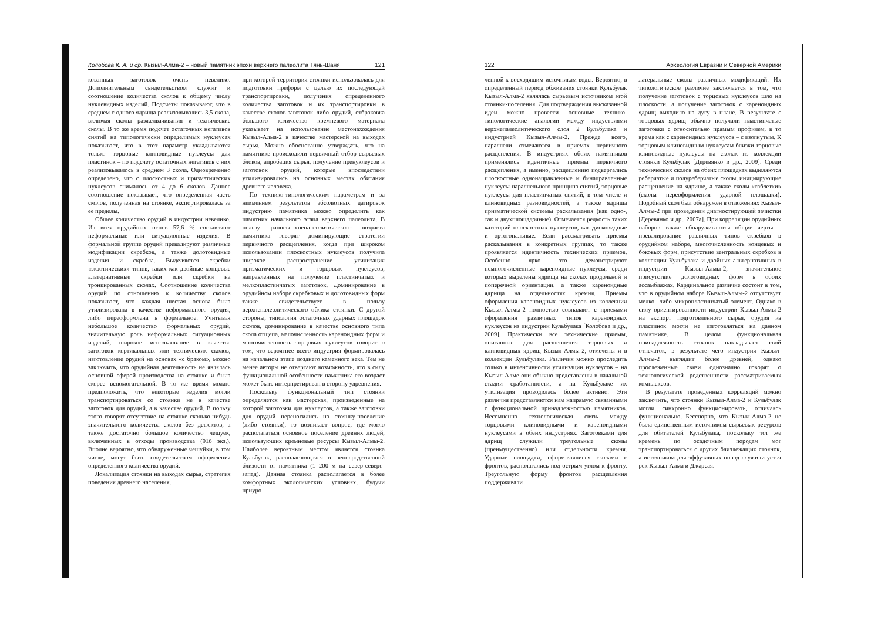Колобова К. А. и др. Кызыл-Алма-2 – новый памятник эпохи верхнего палеолита Тянь-Шаня 121
кованных заготовок очень невелико. Дополнительным свидетельством служит и соотношение количества сколов к общему числу нуклевидных изделий. Подсчеты показывают, что в среднем с одного ядрища реализовывались 3,5 скола, включая сколы разжелвачивания и технические сколы. В то же время подсчет остаточных негативов снятий на типологически определимых нуклеусах показывает, что в этот параметр укладываются только торцовые клиновидные нуклеусы для пластинок – по подсчету остаточных негативов с них реализовывалось в среднем 3 скола. Одновременно определено, что с плоскостных и призматических нуклеусов снималось от 4 до 6 сколов. Данное соотношение показывает, что определенная часть сколов, полученная на стоянке, экспортировалась за ее пределы.
Общее количество орудий в индустрии невелико. Из всех орудийных основ 57,6 % составляют неформальные или ситуационные изделия. В формальной группе орудий превалируют различные модификации скребков, а также долотовидные изделия и скребла. Выделяются скребки «экзотических» типов, таких как двойные концевые альтернативные скребки или скребки на тронкированных сколах. Соотношение количества орудий по отношению к количеству сколов показывает, что каждая шестая основа была утилизирована в качестве неформального орудия, либо переоформлена в формальное. Учитывая небольшое количество формальных орудий, значительную роль неформальных ситуационных изделий, широкое использование в качестве заготовок кортикальных или технических сколов, изготовление орудий на основах «с браком», можно заключить, что орудийная деятельность не являлась основной сферой производства на стоянке и была скорее вспомогательной. В то же время можно предположить, что некоторые изделия могли транспортироваться со стоянки не в качестве заготовок для орудий, а в качестве орудий. В пользу этого говорят отсутствие на стоянке сколько-нибудь значительного количества сколов без дефектов, а также достаточно большое количество чешуек, включенных в отходы производства (916 экз.). Вполне вероятно, что обнаруженные чешуйки, в том числе, могут быть свидетельством оформления определенного количества орудий.
Локализация стоянки на выходах сырья, стратегия поведения древнего населения,
при которой территория стоянки использовалась для подготовки преформ с целью их последующей транспортировки, получения определенного количества заготовок и их транспортировки в качестве сколов-заготовок либо орудий, отбраковка большого количество кремневого материала указывает на использование местонахождения Кызыл-Алма-2 в качестве мастерской на выходах сырья. Можно обоснованно утверждать, что на памятнике происходили первичный отбор сырьевых блоков, апробация сырья, получение пренуклеусов и заготовок орудий, которые впоследствии утилизировались на основных местах обитания древнего человека.
По технико-типологическим параметрам и за неимением результатов абсолютных датировок индустрию памятника можно определить как памятник начального этапа верхнего палеолита. В пользу ранневерхнепалеолитического возраста памятника говорят доминирующие стратегии первичного расщепления, когда при широком использовании плоскостных нуклеусов получила широкое распространение утилизация призматических и торцовых нуклеусов, направленных на получение пластинчатых и мелкопластинчатых заготовок. Доминирование в орудийном наборе скребковых и долотовидных форм также свидетельствует в пользу верхнепалеолитического облика стоянки. С другой стороны, типология остаточных ударных площадок сколов, доминирование в качестве основного типа скола отщепа, малочисленность кареноидных форм и многочисленность торцовых нуклеусов говорит о том, что вероятнее всего индустрия формировалась на начальном этапе позднего каменного века. Тем не менее авторы не отвергают возможность, что в силу функциональной особенности памятника его возраст может быть интерпретирован в сторону удревнения.
Поскольку функциональный тип стоянки определяется как мастерская, произведенные на которой заготовки для нуклеусов, а также заготовки для орудий переносились на стоянку-поселение (либо стоянки), то возникает вопрос, где могло располагаться основное поселение древних людей, использующих кремневые ресурсы Кызыл-Алмы-2. Наиболее вероятным местом является стоянка Кульбулак, располагающаяся в непосредственной близости от памятника (1 200 м на север-северо-запад). Данная стоянка располагается в более комфортных экологических условиях, будучи приуро-
122 Археология Евразии и Северной Америки
ченной к восходящим источникам воды. Вероятно, в определенный период обживания стоянки Кульбулак Кызыл-Алма-2 являлась сырьевым источником этой стоянки-поселения. Для подтверждения высказанной идеи можно провести основные технико-типологические аналогии между индустриями верхнепалеолитического слоя 2 Кульбулака и индустрией Кызыл-Алмы-2. Прежде всего, параллели отмечаются в приемах первичного расщепления. В индустриях обоих памятников применялись идентичные приемы первичного расщепления, а именно, расщеплению подвергались плоскостные однонаправленные и бинаправленные нуклеусы параллельного принципа снятий, торцовые нуклеусы для пластинчатых снятий, в том числе и клиновидных разновидностей, а также ядрища призматической системы раскалывания (как одно-, так и двухплощадочные). Отмечается редкость таких категорий плоскостных нуклеусов, как дисковидные и ортогональные. Если рассматривать приемы раскалывания в конкретных группах, то также проявляется идентичность технических приемов. Особенно ярко это демонстрируют немногочисленные кареноидные нуклеусы, среди которых выделены ядрища на сколах продольной и поперечной ориентации, а также кареноидные ядрища на отдельностях кремня. Приемы оформления кареноидных нуклеусов из коллекции Кызыл-Алмы-2 полностью совпадают с приемами оформления различных типов кареноидных нуклеусов из индустрии Кульбулака [Колобова и др., 2009]. Практически все технические приемы, описанные для расщепления торцовых и клиновидных ядрищ Кызыл-Алмы-2, отмечены и в коллекции Кульбулака. Различия можно проследить только в интенсивности утилизации нуклеусов – на Кызыл-Алме они обычно представлены в начальной стадии сработанности, а на Кульбулаке их утилизация проводилась более активно. Эти различия представляются нам напрямую связанными с функциональной принадлежностью памятников. Несомненна технологическая связь между торцовыми клиновидными и кареноидными нуклеусами в обеих индустриях. Заготовками для ядрищ служили треугольные сколы (преимущественно) или отдельности кремня. Ударные площадки, оформлявшиеся сколами с фронтов, располагались под острым углом к фронту. Треугольную форму фронтов расщепления поддерживали
латеральные сколы различных модификаций. Их типологическое различие заключается в том, что получение заготовок с торцовых нуклеусов шло на плоскости, а получение заготовок с кареноидных ядрищ выходило на дугу в плане. В результате с торцовых ядрищ обычно получали пластинчатые заготовки с относительно прямым профилем, в то время как с кареноидных нуклеусов – с изогнутым. К торцовым клиновидным нуклеусам близки торцовые клиновидные нуклеусы на сколах из коллекции стоянки Кульбулак [Деревянко и др., 2009]. Среди технических сколов на обеих площадках выделяются реберчатые и полуреберчатые сколы, инициирующие расщепление на ядрище, а также сколы-«таблетки» (сколы переоформления ударной площадки). Подобный скол был обнаружен в отложениях Кызыл-Алмы-2 при проведении диагностирующей зачистки [Деревянко и др., 2007а]. При корреляции орудийных наборов также обнаруживаются общие черты – превалирование различных типов скребков в орудийном наборе, многочисленность концевых и боковых форм, присутствие вентральных скребков в коллекции Кульбулака и двойных альтернативных в индустрии Кызыл-Алмы-2, значительное присутствие долотовидных форм в обоих ассамбляжах. Кардинальное различие состоит в том, что в орудийном наборе Кызыл-Алмы-2 отсутствует мелко- либо микропластинчатый элемент. Однако в силу ориентированности индустрии Кызыл-Алмы-2 на экспорт подготовленного сырья, орудия из пластинок могли не изготовляться на данном памятнике. В целом функциональная принадлежность стоянок накладывает свой отпечаток, в результате чего индустрия Кызыл-Алмы-2 выглядит более древней, однако прослеженные связи однозначно говорят о технологической родственности рассматриваемых комплексов.
В результате проведенных корреляций можно заключить, что стоянки Кызыл-Алма-2 и Кульбулак могли синхронно функционировать, отличаясь функционально. Бесспорно, что Кызыл-Алма-2 не была единственным источником сырьевых ресурсов для обитателей Кульбулака, поскольку тот же кремень по осадочным породам мог транспортироваться с других близлежащих стоянок, а источником для эффузивных пород служили устья рек Кызыл-Алма и Джарсая.